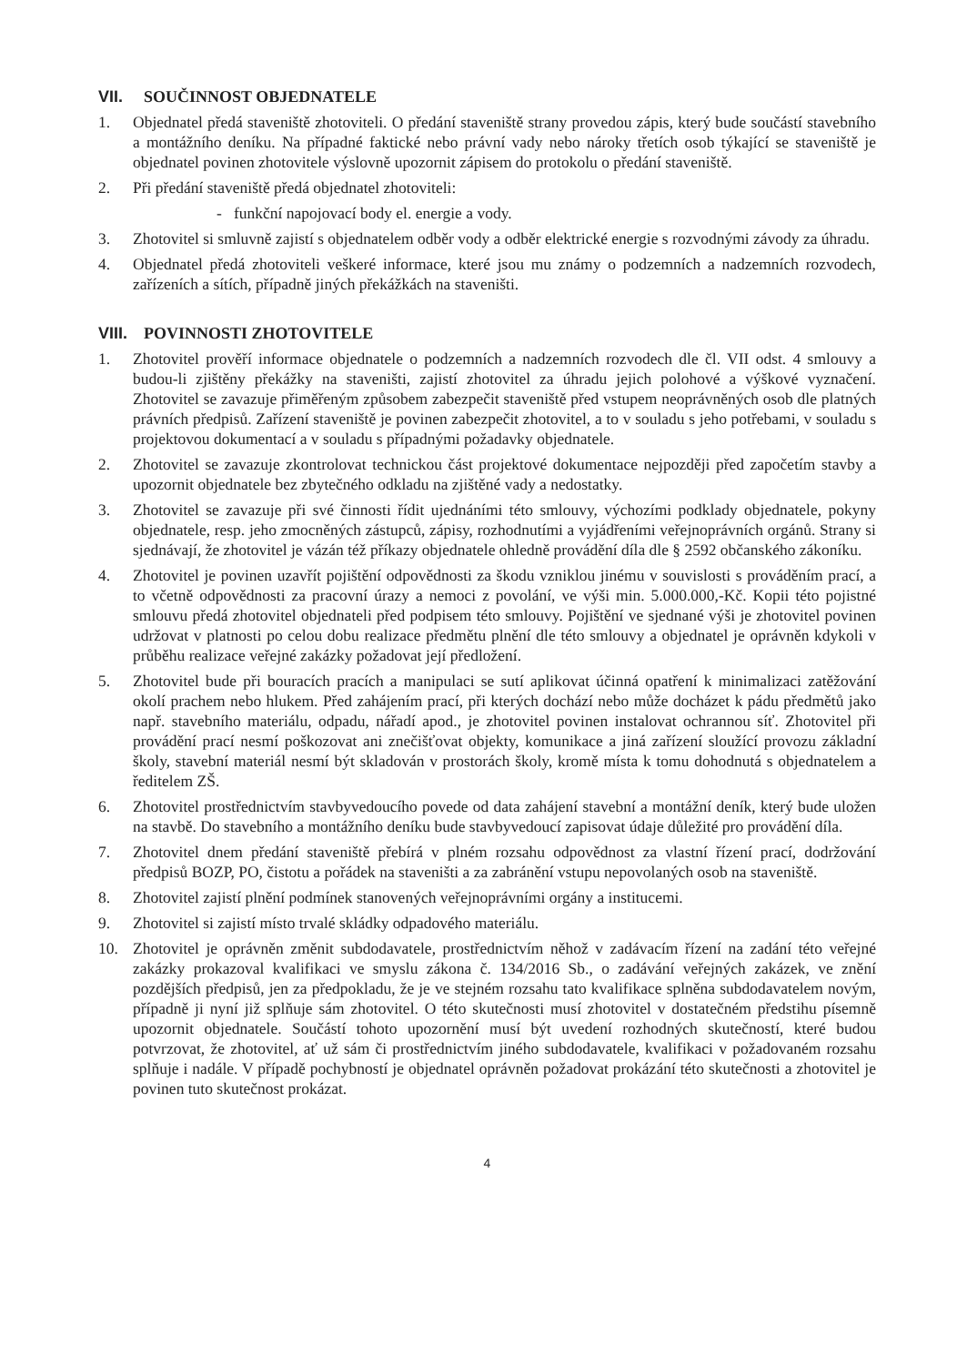VII. SOUČINNOST OBJEDNATELE
1. Objednatel předá staveniště zhotoviteli. O předání staveniště strany provedou zápis, který bude součástí stavebního a montážního deníku. Na případné faktické nebo právní vady nebo nároky třetích osob týkající se staveniště je objednatel povinen zhotovitele výslovně upozornit zápisem do protokolu o předání staveniště.
2. Při předání staveniště předá objednatel zhotoviteli:
- funkční napojovací body el. energie a vody.
3. Zhotovitel si smluvně zajistí s objednatelem odběr vody a odběr elektrické energie s rozvodnými závody za úhradu.
4. Objednatel předá zhotoviteli veškeré informace, které jsou mu známy o podzemních a nadzemních rozvodech, zařízeních a sítích, případně jiných překážkách na staveništi.
VIII. POVINNOSTI ZHOTOVITELE
1. Zhotovitel prověří informace objednatele o podzemních a nadzemních rozvodech dle čl. VII odst. 4 smlouvy a budou-li zjištěny překážky na staveništi, zajistí zhotovitel za úhradu jejich polohové a výškové vyznačení. Zhotovitel se zavazuje přiměřeným způsobem zabezpečit staveniště před vstupem neoprávněných osob dle platných právních předpisů. Zařízení staveniště je povinen zabezpečit zhotovitel, a to v souladu s jeho potřebami, v souladu s projektovou dokumentací a v souladu s případnými požadavky objednatele.
2. Zhotovitel se zavazuje zkontrolovat technickou část projektové dokumentace nejpozději před započetím stavby a upozornit objednatele bez zbytečného odkladu na zjištěné vady a nedostatky.
3. Zhotovitel se zavazuje při své činnosti řídit ujednáními této smlouvy, výchozími podklady objednatele, pokyny objednatele, resp. jeho zmocněných zástupců, zápisy, rozhodnutími a vyjádřeními veřejnoprávních orgánů. Strany si sjednávají, že zhotovitel je vázán též příkazy objednatele ohledně provádění díla dle § 2592 občanského zákoníku.
4. Zhotovitel je povinen uzavřít pojištění odpovědnosti za škodu vzniklou jinému v souvislosti s prováděním prací, a to včetně odpovědnosti za pracovní úrazy a nemoci z povolání, ve výši min. 5.000.000,-Kč. Kopii této pojistné smlouvu předá zhotovitel objednateli před podpisem této smlouvy. Pojištění ve sjednané výši je zhotovitel povinen udržovat v platnosti po celou dobu realizace předmětu plnění dle této smlouvy a objednatel je oprávněn kdykoli v průběhu realizace veřejné zakázky požadovat její předložení.
5. Zhotovitel bude při bouracích pracích a manipulaci se sutí aplikovat účinná opatření k minimalizaci zatěžování okolí prachem nebo hlukem. Před zahájením prací, při kterých dochází nebo může docházet k pádu předmětů jako např. stavebního materiálu, odpadu, nářadí apod., je zhotovitel povinen instalovat ochrannou síť. Zhotovitel při provádění prací nesmí poškozovat ani znečišťovat objekty, komunikace a jiná zařízení sloužící provozu základní školy, stavební materiál nesmí být skladován v prostorách školy, kromě místa k tomu dohodnutá s objednatelem a ředitelem ZŠ.
6. Zhotovitel prostřednictvím stavbyvedoucího povede od data zahájení stavební a montážní deník, který bude uložen na stavbě. Do stavebního a montážního deníku bude stavbyvedoucí zapisovat údaje důležité pro provádění díla.
7. Zhotovitel dnem předání staveniště přebírá v plném rozsahu odpovědnost za vlastní řízení prací, dodržování předpisů BOZP, PO, čistotu a pořádek na staveništi a za zabránění vstupu nepovolaných osob na staveniště.
8. Zhotovitel zajistí plnění podmínek stanovených veřejnoprávními orgány a institucemi.
9. Zhotovitel si zajistí místo trvalé skládky odpadového materiálu.
10. Zhotovitel je oprávněn změnit subdodavatele, prostřednictvím něhož v zadávacím řízení na zadání této veřejné zakázky prokazoval kvalifikaci ve smyslu zákona č. 134/2016 Sb., o zadávání veřejných zakázek, ve znění pozdějších předpisů, jen za předpokladu, že je ve stejném rozsahu tato kvalifikace splněna subdodavatelem novým, případně ji nyní již splňuje sám zhotovitel. O této skutečnosti musí zhotovitel v dostatečném předstihu písemně upozornit objednatele. Součástí tohoto upozornění musí být uvedení rozhodných skutečností, které budou potvrzovat, že zhotovitel, ať už sám či prostřednictvím jiného subdodavatele, kvalifikaci v požadovaném rozsahu splňuje i nadále. V případě pochybností je objednatel oprávněn požadovat prokázání této skutečnosti a zhotovitel je povinen tuto skutečnost prokázat.
4